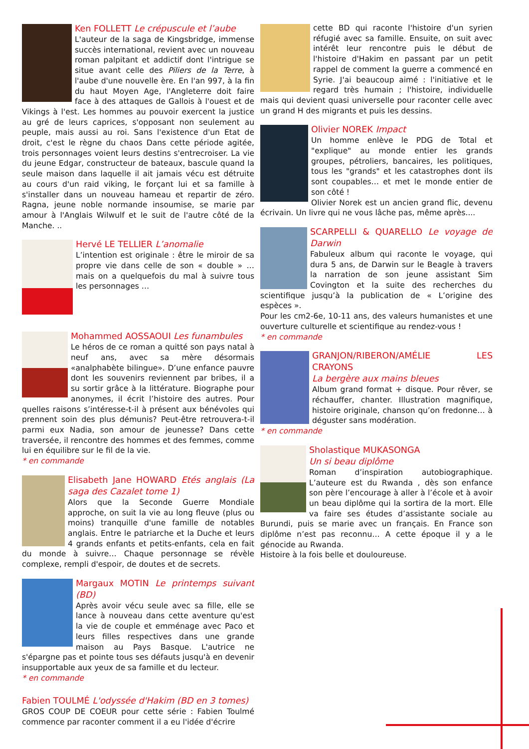Ken FOLLETT Le crépuscule et l’aube
L'auteur de la saga de Kingsbridge, immense succès international, revient avec un nouveau roman palpitant et addictif dont l'intrigue se situe avant celle des Piliers de la Terre, à l'aube d'une nouvelle ère. En l'an 997, à la fin du haut Moyen Age, l'Angleterre doit faire face à des attaques de Gallois à l'ouest et de Vikings à l'est. Les hommes au pouvoir exercent la justice au gré de leurs caprices, s'opposant non seulement au peuple, mais aussi au roi. Sans l'existence d'un Etat de droit, c'est le règne du chaos Dans cette période agitée, trois personnages voient leurs destins s'entrecroiser. La vie du jeune Edgar, constructeur de bateaux, bascule quand la seule maison dans laquelle il ait jamais vécu est détruite au cours d'un raid viking, le forçant lui et sa famille à s'installer dans un nouveau hameau et repartir de zéro. Ragna, jeune noble normande insoumise, se marie par amour à l'Anglais Wilwulf et le suit de l'autre côté de la Manche. ..
Hervé LE TELLIER L’anomalie
L’intention est originale : être le miroir de sa propre vie dans celle de son « double » … mais on a quelquefois du mal à suivre tous les personnages …
Mohammed AOSSAOUI Les funambules
Le héros de ce roman a quitté son pays natal à neuf ans, avec sa mère désormais «analphabète bilingue». D’une enfance pauvre dont les souvenirs reviennent par bribes, il a su sortir grâce à la littérature. Biographe pour anonymes, il écrit l’histoire des autres. Pour quelles raisons s’intéresse-t-il à présent aux bénévoles qui prennent soin des plus démunis? Peut-être retrouvera-t-il parmi eux Nadia, son amour de jeunesse? Dans cette traversée, il rencontre des hommes et des femmes, comme lui en équilibre sur le fil de la vie.
* en commande
Elisabeth Jane HOWARD Etés anglais (La saga des Cazalet tome 1)
Alors que la Seconde Guerre Mondiale approche, on suit la vie au long fleuve (plus ou moins) tranquille d'une famille de notables anglais. Entre le patriarche et la Duche et leurs 4 grands enfants et petits-enfants, cela en fait du monde à suivre… Chaque personnage se révèle complexe, rempli d'espoir, de doutes et de secrets.
Margaux MOTIN Le printemps suivant (BD)
Après avoir vécu seule avec sa fille, elle se lance à nouveau dans cette aventure qu'est la vie de couple et emménage avec Paco et leurs filles respectives dans une grande maison au Pays Basque. L'autrice ne s'épargne pas et pointe tous ses défauts jusqu'à en devenir insupportable aux yeux de sa famille et du lecteur.
* en commande
Fabien TOULMÉ L'odyssée d'Hakim (BD en 3 tomes)
GROS COUP DE COEUR pour cette série : Fabien Toulmé commence par raconter comment il a eu l'idée d'écrire
cette BD qui raconte l'histoire d'un syrien réfugié avec sa famille. Ensuite, on suit avec intérêt leur rencontre puis le début de l'histoire d'Hakim en passant par un petit rappel de comment la guerre a commencé en Syrie. J'ai beaucoup aimé : l'initiative et le regard très humain ; l'histoire, individuelle mais qui devient quasi universelle pour raconter celle avec un grand H des migrants et puis les dessins.
Olivier NOREK Impact
Un homme enlève le PDG de Total et "explique" au monde entier les grands groupes, pétroliers, bancaires, les politiques, tous les "grands" et les catastrophes dont ils sont coupables… et met le monde entier de son côté !
Olivier Norek est un ancien grand flic, devenu écrivain. Un livre qui ne vous lâche pas, même après....
SCARPELLI & QUARELLO Le voyage de Darwin
Fabuleux album qui raconte le voyage, qui dura 5 ans, de Darwin sur le Beagle à travers la narration de son jeune assistant Sim Covington et la suite des recherches du scientifique jusqu’à la publication de « L’origine des espèces ».
Pour les cm2-6e, 10-11 ans, des valeurs humanistes et une ouverture culturelle et scientifique au rendez-vous !
* en commande
GRANJON/RIBERON/AMÉLIE LES CRAYONS
La bergère aux mains bleues
Album grand format + disque. Pour rêver, se réchauffer, chanter. Illustration magnifique, histoire originale, chanson qu’on fredonne… à déguster sans modération.
* en commande
Sholastique MUKASONGA
Un si beau diplôme
Roman d’inspiration autobiographique. L’auteure est du Rwanda , dès son enfance son père l’encourage à aller à l’école et à avoir un beau diplôme qui la sortira de la mort. Elle va faire ses études d’assistante sociale au Burundi, puis se marie avec un français. En France son diplôme n’est pas reconnu… A cette époque il y a le génocide au Rwanda.
Histoire à la fois belle et douloureuse.